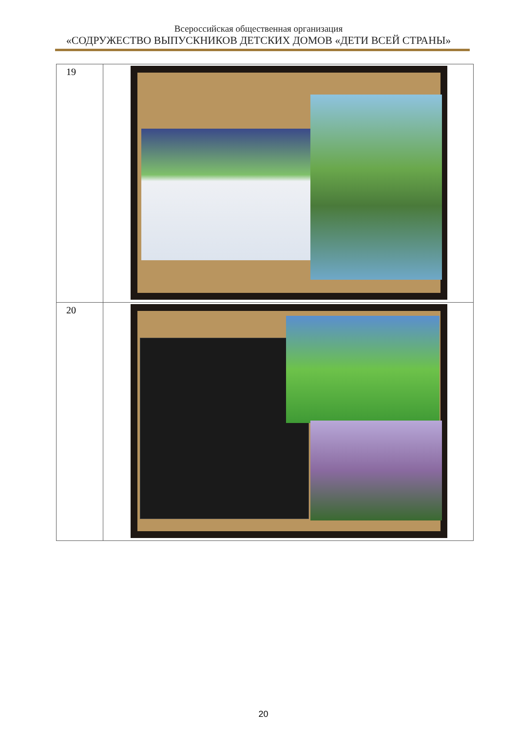Всероссийская общественная организация
«СОДРУЖЕСТВО ВЫПУСКНИКОВ ДЕТСКИХ ДОМОВ «ДЕТИ ВСЕЙ СТРАНЫ»
| 19 | |
| 20 | |
20